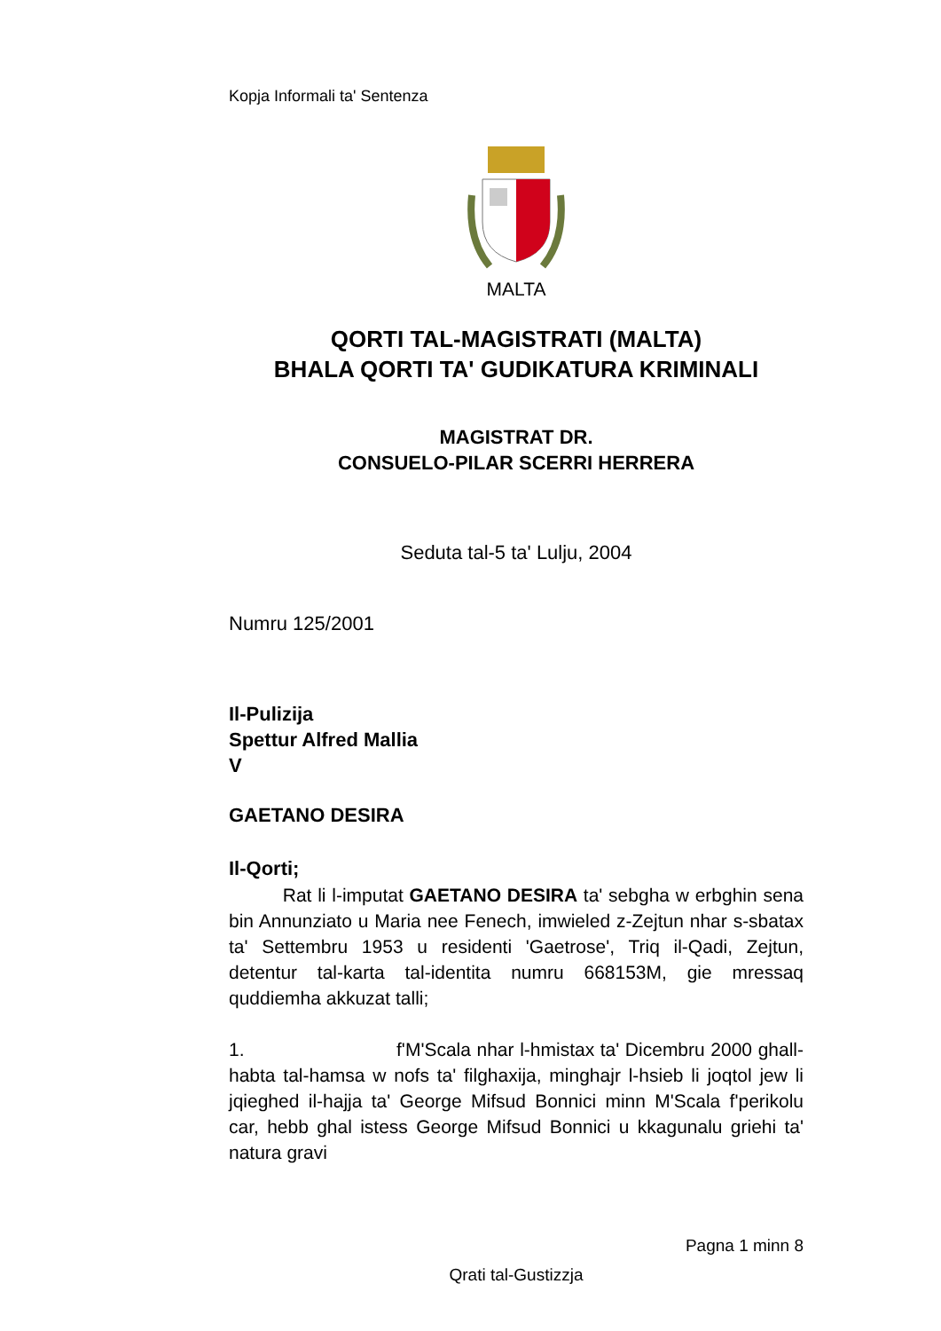Kopja Informali ta' Sentenza
MALTA
QORTI TAL-MAGISTRATI (MALTA)
BHALA QORTI TA' GUDIKATURA KRIMINALI
MAGISTRAT DR.
CONSUELO-PILAR SCERRI HERRERA
Seduta tal-5 ta' Lulju, 2004
Numru 125/2001
Il-Pulizija
Spettur Alfred Mallia
V
GAETANO DESIRA
Il-Qorti;
Rat li l-imputat GAETANO DESIRA ta' sebgha w erbghin sena bin Annunziato u Maria nee Fenech, imwieled z-Zejtun nhar s-sbatax ta' Settembru 1953 u residenti 'Gaetrose', Triq il-Qadi, Zejtun, detentur tal-karta tal-identita numru 668153M, gie mressaq quddiemha akkuzat talli;
1. f'M'Scala nhar l-hmistax ta' Dicembru 2000 ghall-habta tal-hamsa w nofs ta' filghaxija, minghajr l-hsieb li joqtol jew li jqieghed il-hajja ta' George Mifsud Bonnici minn M'Scala f'perikolu car, hebb ghal istess George Mifsud Bonnici u kkagunalu griehi ta' natura gravi
Pagna 1 minn 8
Qrati tal-Gustizzja